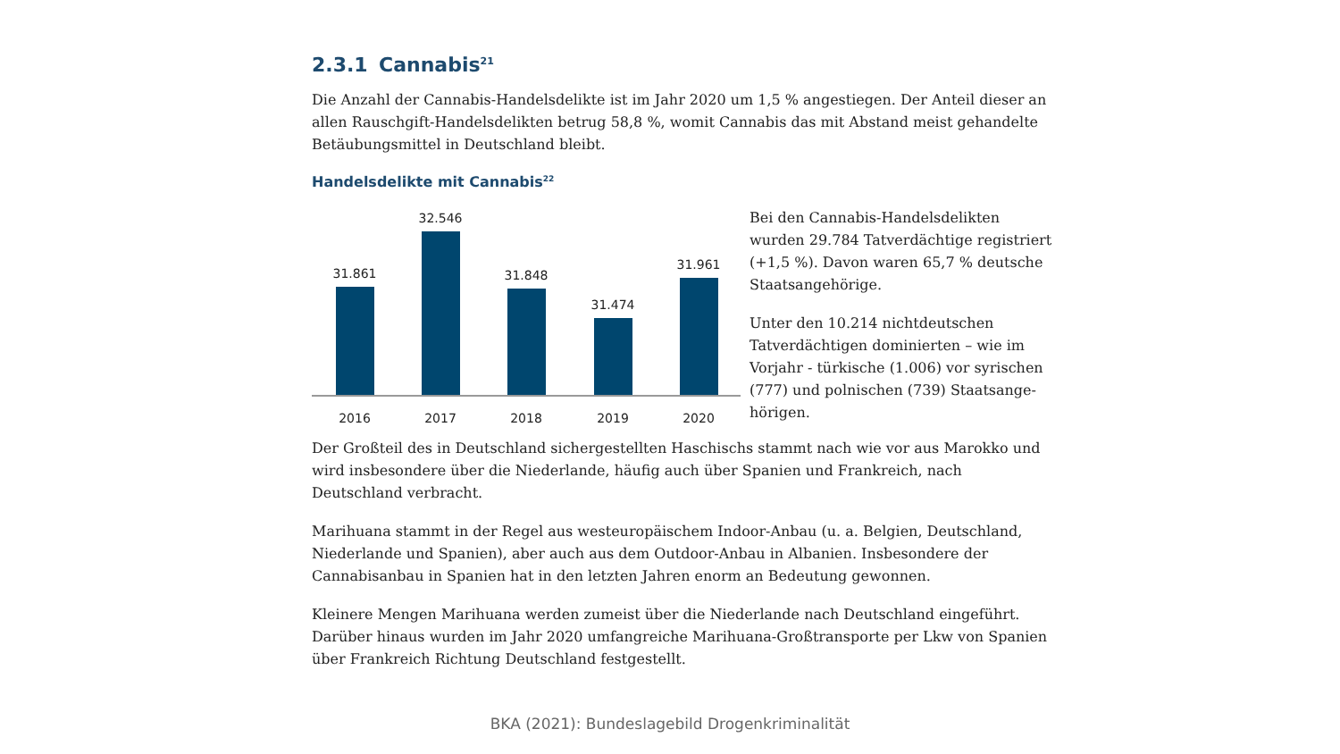2.3.1 Cannabis<sup>21</sup>
Die Anzahl der Cannabis-Handelsdelikte ist im Jahr 2020 um 1,5 % angestiegen. Der Anteil dieser an allen Rauschgift-Handelsdelikten betrug 58,8 %, womit Cannabis das mit Abstand meist gehandelte Betäubungsmittel in Deutschland bleibt.
Handelsdelikte mit Cannabis<sup>22</sup>
31.861
32.546
31.848
31.474
31.961
2016
2017
2018
2019
2020
Bei den Cannabis-Handelsdelikten wurden 29.784 Tatverdächtige registriert (+1,5 %). Davon waren 65,7 % deutsche Staatsangehörige.
Unter den 10.214 nichtdeutschen Tatverdächtigen dominierten – wie im Vorjahr - türkische (1.006) vor syrischen (777) und polnischen (739) Staatsange-hörigen.
Der Großteil des in Deutschland sichergestellten Haschischs stammt nach wie vor aus Marokko und wird insbesondere über die Niederlande, häufig auch über Spanien und Frankreich, nach Deutschland verbracht.
Marihuana stammt in der Regel aus westeuropäischem Indoor-Anbau (u. a. Belgien, Deutschland, Niederlande und Spanien), aber auch aus dem Outdoor-Anbau in Albanien. Insbesondere der Cannabisanbau in Spanien hat in den letzten Jahren enorm an Bedeutung gewonnen.
Kleinere Mengen Marihuana werden zumeist über die Niederlande nach Deutschland eingeführt. Darüber hinaus wurden im Jahr 2020 umfangreiche Marihuana-Großtransporte per Lkw von Spanien über Frankreich Richtung Deutschland festgestellt.
BKA (2021): Bundeslagebild Drogenkriminalität